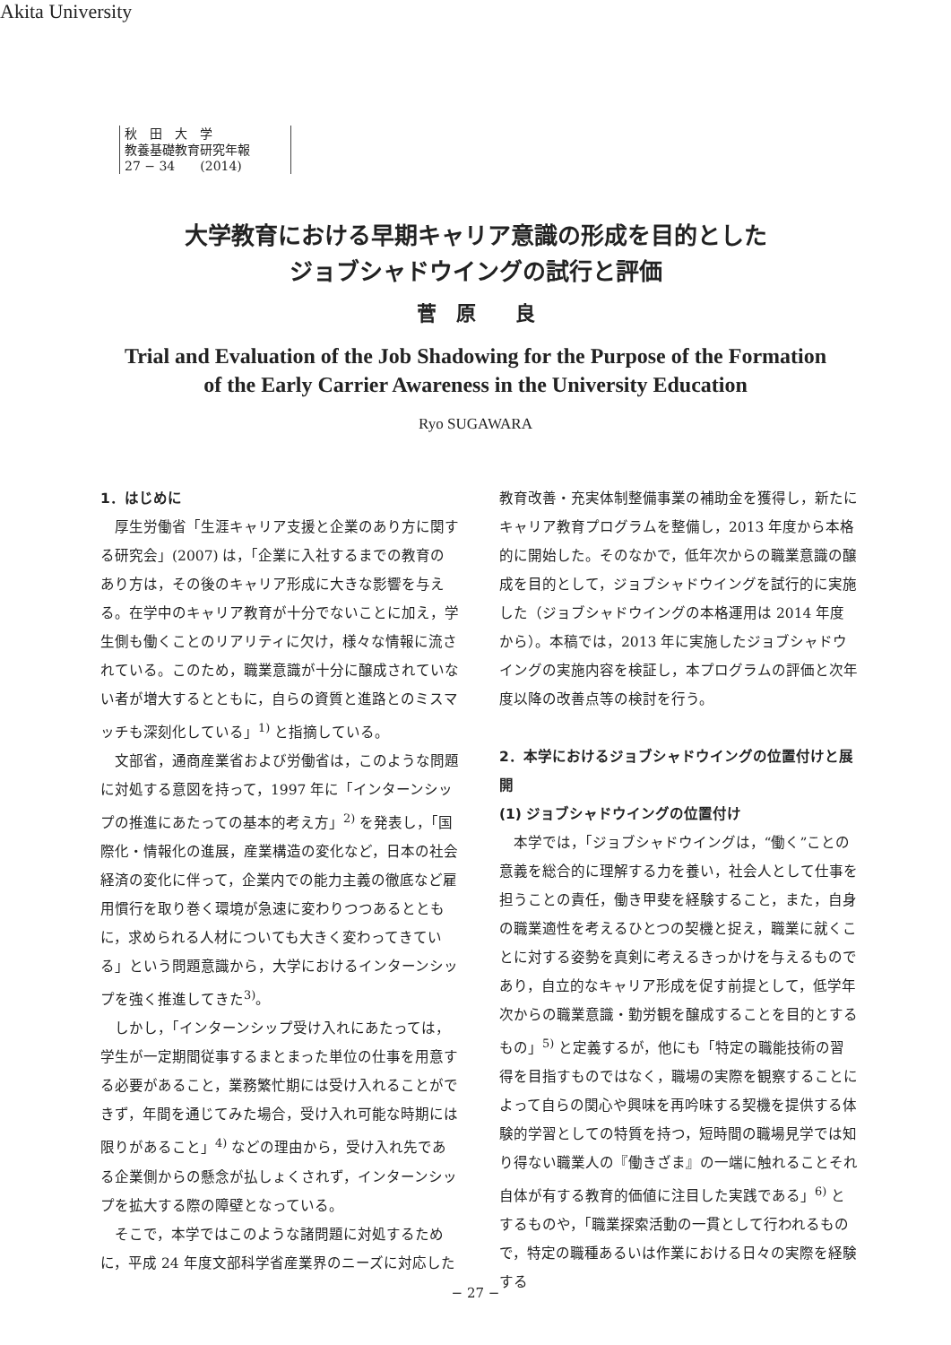Akita University
秋　田　大　学
教養基礎教育研究年報
27 − 34　　(2014)
大学教育における早期キャリア意識の形成を目的とした
ジョブシャドウイングの試行と評価
菅　原　　良
Trial and Evaluation of the Job Shadowing for the Purpose of the Formation
of the Early Carrier Awareness in the University Education
Ryo SUGAWARA
1．はじめに
厚生労働省「生涯キャリア支援と企業のあり方に関する研究会」(2007) は，「企業に入社するまでの教育のあり方は，その後のキャリア形成に大きな影響を与える。在学中のキャリア教育が十分でないことに加え，学生側も働くことのリアリティに欠け，様々な情報に流されている。このため，職業意識が十分に醸成されていない者が増大するとともに，自らの資質と進路とのミスマッチも深刻化している」<sup>1)</sup> と指摘している。
文部省，通商産業省および労働省は，このような問題に対処する意図を持って，1997 年に「インターンシップの推進にあたっての基本的考え方」<sup>2)</sup> を発表し，「国際化・情報化の進展，産業構造の変化など，日本の社会経済の変化に伴って，企業内での能力主義の徹底など雇用慣行を取り巻く環境が急速に変わりつつあるとともに，求められる人材についても大きく変わってきている」という問題意識から，大学におけるインターンシップを強く推進してきた<sup>3)</sup>。
しかし，「インターンシップ受け入れにあたっては，学生が一定期間従事するまとまった単位の仕事を用意する必要があること，業務繁忙期には受け入れることができず，年間を通じてみた場合，受け入れ可能な時期には限りがあること」<sup>4)</sup> などの理由から，受け入れ先である企業側からの懸念が払しょくされず，インターンシップを拡大する際の障壁となっている。
そこで，本学ではこのような諸問題に対処するために，平成 24 年度文部科学省産業界のニーズに対応した教育改善・充実体制整備事業の補助金を獲得し，新たにキャリア教育プログラムを整備し，2013 年度から本格的に開始した。そのなかで，低年次からの職業意識の醸成を目的として，ジョブシャドウイングを試行的に実施した（ジョブシャドウイングの本格運用は 2014 年度から）。本稿では，2013 年に実施したジョブシャドウイングの実施内容を検証し，本プログラムの評価と次年度以降の改善点等の検討を行う。
2．本学におけるジョブシャドウイングの位置付けと展開
(1) ジョブシャドウイングの位置付け
本学では，「ジョブシャドウイングは，“働く”ことの意義を総合的に理解する力を養い，社会人として仕事を担うことの責任，働き甲斐を経験すること，また，自身の職業適性を考えるひとつの契機と捉え，職業に就くことに対する姿勢を真剣に考えるきっかけを与えるものであり，自立的なキャリア形成を促す前提として，低学年次からの職業意識・勤労観を醸成することを目的とするもの」<sup>5)</sup> と定義するが，他にも「特定の職能技術の習得を目指すものではなく，職場の実際を観察することによって自らの関心や興味を再吟味する契機を提供する体験的学習としての特質を持つ，短時間の職場見学では知り得ない職業人の『働きざま』の一端に触れることそれ自体が有する教育的価値に注目した実践である」<sup>6)</sup> とするものや，「職業探索活動の一貫として行われるもので，特定の職種あるいは作業における日々の実際を経験する
− 27 −